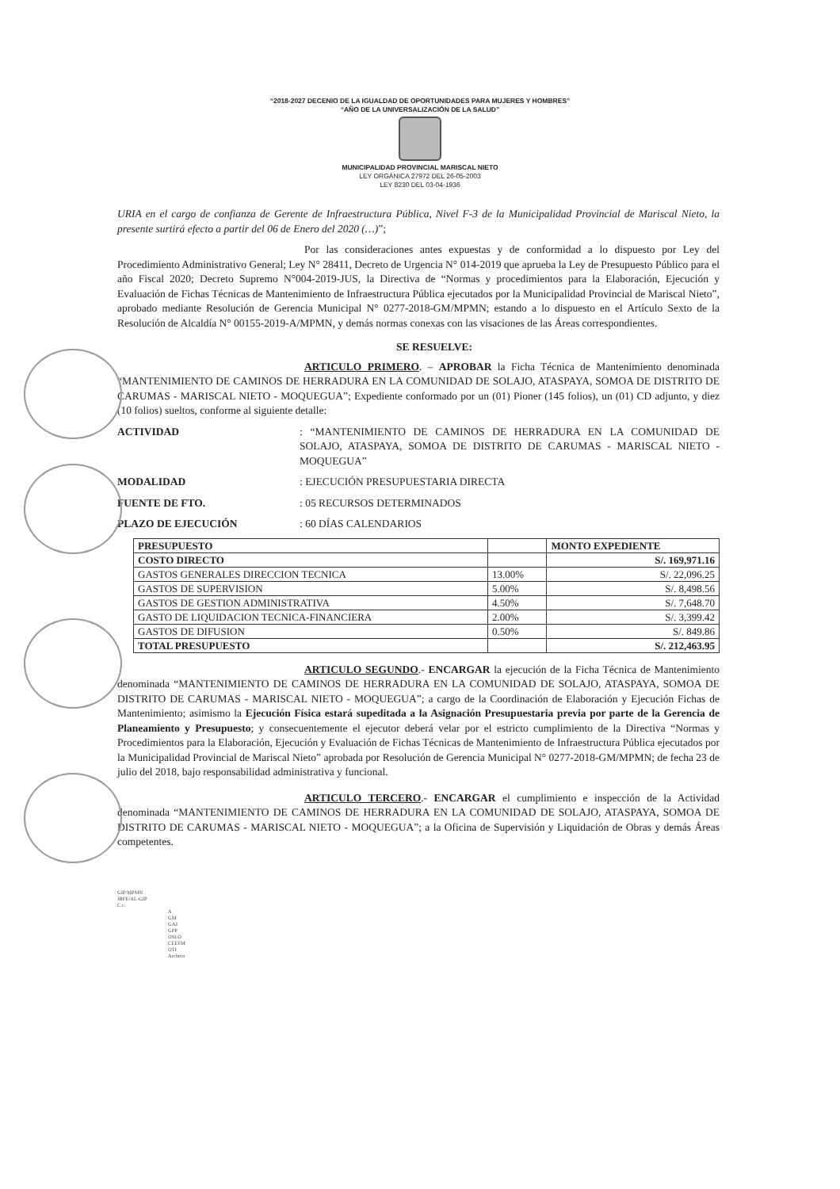“2018-2027 DECENIO DE LA IGUALDAD DE OPORTUNIDADES PARA MUJERES Y HOMBRES”
“AÑO DE LA UNIVERSALIZACIÓN DE LA SALUD”
MUNICIPALIDAD PROVINCIAL MARISCAL NIETO
LEY ORGÁNICA 27972 DEL 26-05-2003
LEY 8230 DEL 03-04-1936
URIA en el cargo de confianza de Gerente de Infraestructura Pública, Nivel F-3 de la Municipalidad Provincial de Mariscal Nieto, la presente surtirá efecto a partir del 06 de Enero del 2020 (…)”;
Por las consideraciones antes expuestas y de conformidad a lo dispuesto por Ley del Procedimiento Administrativo General; Ley N° 28411, Decreto de Urgencia N° 014-2019 que aprueba la Ley de Presupuesto Público para el año Fiscal 2020; Decreto Supremo N°004-2019-JUS, la Directiva de “Normas y procedimientos para la Elaboración, Ejecución y Evaluación de Fichas Técnicas de Mantenimiento de Infraestructura Pública ejecutados por la Municipalidad Provincial de Mariscal Nieto”, aprobado mediante Resolución de Gerencia Municipal N° 0277-2018-GM/MPMN; estando a lo dispuesto en el Artículo Sexto de la Resolución de Alcaldía N° 00155-2019-A/MPMN, y demás normas conexas con las visaciones de las Áreas correspondientes.
SE RESUELVE:
ARTICULO PRIMERO. – APROBAR la Ficha Técnica de Mantenimiento denominada “MANTENIMIENTO DE CAMINOS DE HERRADURA EN LA COMUNIDAD DE SOLAJO, ATASPAYA, SOMOA DE DISTRITO DE CARUMAS - MARISCAL NIETO - MOQUEGUA”; Expediente conformado por un (01) Pioner (145 folios), un (01) CD adjunto, y diez (10 folios) sueltos, conforme al siguiente detalle:
ACTIVIDAD: “MANTENIMIENTO DE CAMINOS DE HERRADURA EN LA COMUNIDAD DE SOLAJO, ATASPAYA, SOMOA DE DISTRITO DE CARUMAS - MARISCAL NIETO - MOQUEGUA”
MODALIDAD: EJECUCIÓN PRESUPUESTARIA DIRECTA
FUENTE DE FTO.: 05 RECURSOS DETERMINADOS
PLAZO DE EJECUCIÓN: 60 DÍAS CALENDARIOS
| PRESUPUESTO | | MONTO EXPEDIENTE |
| --- | --- | --- |
| COSTO DIRECTO | | S/. 169,971.16 |
| GASTOS GENERALES DIRECCION TECNICA | 13.00% | S/. 22,096.25 |
| GASTOS DE SUPERVISION | 5.00% | S/. 8,498.56 |
| GASTOS DE GESTION ADMINISTRATIVA | 4.50% | S/. 7,648.70 |
| GASTO DE LIQUIDACION TECNICA-FINANCIERA | 2.00% | S/. 3,399.42 |
| GASTOS DE DIFUSION | 0.50% | S/. 849.86 |
| TOTAL PRESUPUESTO | | S/. 212,463.95 |
ARTICULO SEGUNDO.- ENCARGAR la ejecución de la Ficha Técnica de Mantenimiento denominada “MANTENIMIENTO DE CAMINOS DE HERRADURA EN LA COMUNIDAD DE SOLAJO, ATASPAYA, SOMOA DE DISTRITO DE CARUMAS - MARISCAL NIETO - MOQUEGUA”; a cargo de la Coordinación de Elaboración y Ejecución Fichas de Mantenimiento; asimismo la Ejecución Física estará supeditada a la Asignación Presupuestaria previa por parte de la Gerencia de Planeamiento y Presupuesto; y consecuentemente el ejecutor deberá velar por el estricto cumplimiento de la Directiva “Normas y Procedimientos para la Elaboración, Ejecución y Evaluación de Fichas Técnicas de Mantenimiento de Infraestructura Pública ejecutados por la Municipalidad Provincial de Mariscal Nieto” aprobada por Resolución de Gerencia Municipal N° 0277-2018-GM/MPMN; de fecha 23 de julio del 2018, bajo responsabilidad administrativa y funcional.
ARTICULO TERCERO.- ENCARGAR el cumplimiento e inspección de la Actividad denominada “MANTENIMIENTO DE CAMINOS DE HERRADURA EN LA COMUNIDAD DE SOLAJO, ATASPAYA, SOMOA DE DISTRITO DE CARUMAS - MARISCAL NIETO - MOQUEGUA”; a la Oficina de Supervisión y Liquidación de Obras y demás Áreas competentes.
GIP/MPMN
JRFE/AL-GIP
C.c.
A
GM
GAJ
GPP
OSLO
CEEFM
OTI
Archivo